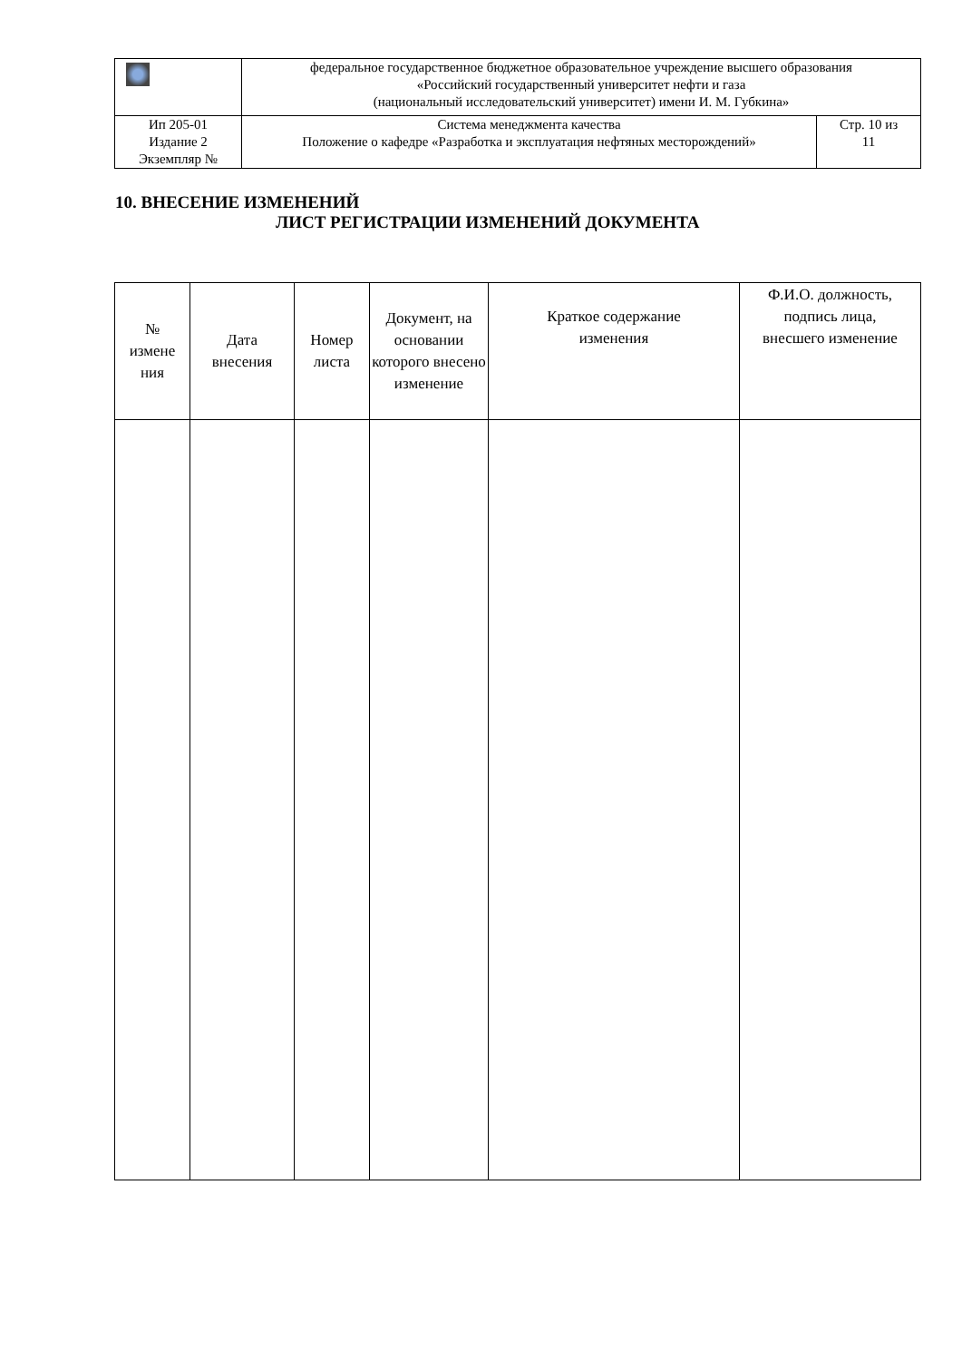| | федеральное государственное бюджетное образовательное учреждение высшего образования «Российский государственный университет нефти и газа (национальный исследовательский университет) имени И. М. Губкина» | |
| Ип 205-01 Издание 2 Экземпляр № | Система менеджмента качества Положение о кафедре «Разработка и эксплуатация нефтяных месторождений» | Стр. 10 из 11 |
10. ВНЕСЕНИЕ ИЗМЕНЕНИЙ
ЛИСТ РЕГИСТРАЦИИ ИЗМЕНЕНИЙ ДОКУМЕНТА
| № измене ния | Дата внесения | Номер листа | Документ, на основании которого внесено изменение | Краткое содержание изменения | Ф.И.О. должность, подпись лица, внесшего изменение |
| --- | --- | --- | --- | --- | --- |